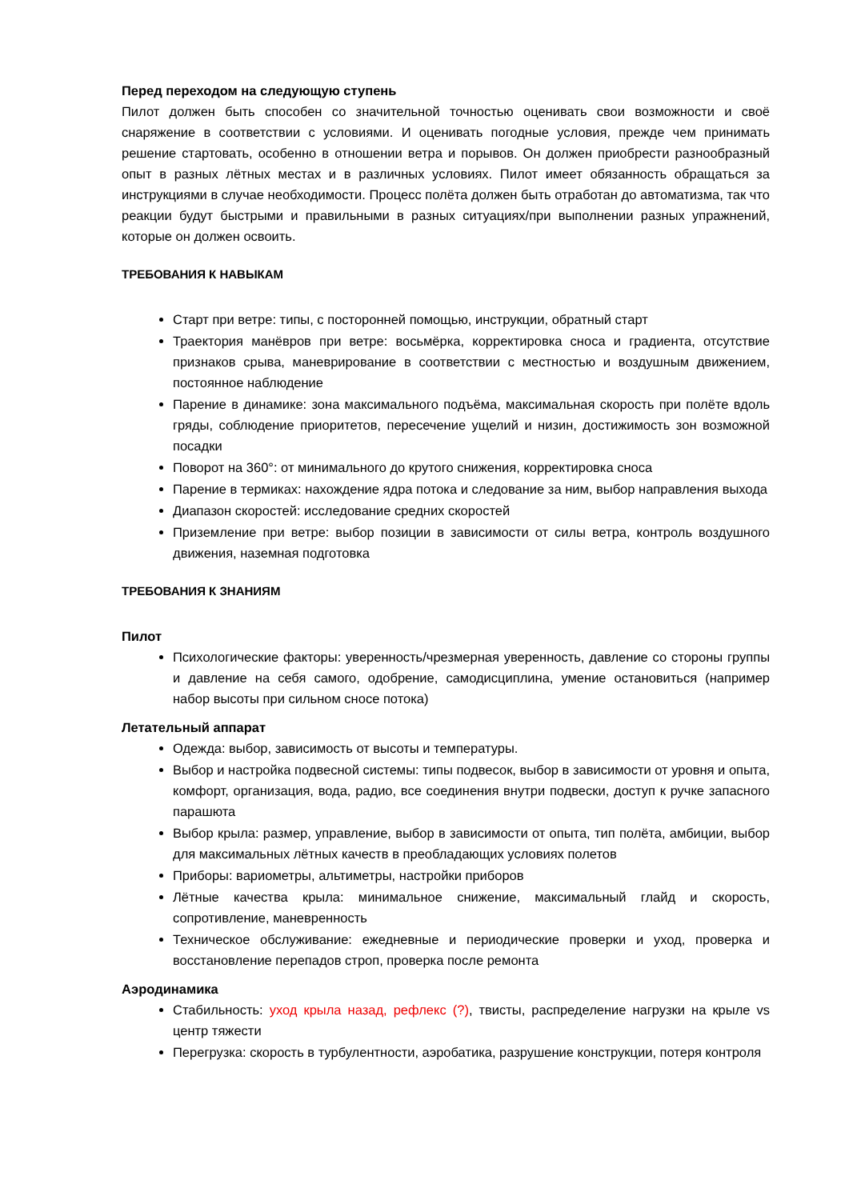Перед переходом на следующую ступень
Пилот должен быть способен со значительной точностью оценивать свои возможности и своё снаряжение в соответствии с условиями. И оценивать погодные условия, прежде чем принимать решение стартовать, особенно в отношении ветра и порывов. Он должен приобрести разнообразный опыт в разных лётных местах и в различных условиях. Пилот имеет обязанность обращаться за инструкциями в случае необходимости. Процесс полёта должен быть отработан до автоматизма, так что реакции будут быстрыми и правильными в разных ситуациях/при выполнении разных упражнений, которые он должен освоить.
ТРЕБОВАНИЯ К НАВЫКАМ
Старт при ветре: типы, с посторонней помощью, инструкции, обратный старт
Траектория манёвров при ветре: восьмёрка, корректировка сноса и градиента, отсутствие признаков срыва, маневрирование в соответствии с местностью и воздушным движением, постоянное наблюдение
Парение в динамике: зона максимального подъёма, максимальная скорость при полёте вдоль гряды, соблюдение приоритетов, пересечение ущелий и низин, достижимость зон возможной посадки
Поворот на 360°: от минимального до крутого снижения, корректировка сноса
Парение в термиках: нахождение ядра потока и следование за ним, выбор направления выхода
Диапазон скоростей: исследование средних скоростей
Приземление при ветре: выбор позиции в зависимости от силы ветра, контроль воздушного движения, наземная подготовка
ТРЕБОВАНИЯ К ЗНАНИЯМ
Пилот
Психологические факторы: уверенность/чрезмерная уверенность, давление со стороны группы и давление на себя самого, одобрение, самодисциплина, умение остановиться (например набор высоты при сильном сносе потока)
Летательный аппарат
Одежда: выбор, зависимость от высоты и температуры.
Выбор и настройка подвесной системы: типы подвесок, выбор в зависимости от уровня и опыта, комфорт, организация, вода, радио, все соединения внутри подвески, доступ к ручке запасного парашюта
Выбор крыла: размер, управление, выбор в зависимости от опыта, тип полёта, амбиции, выбор для максимальных лётных качеств в преобладающих условиях полетов
Приборы: вариометры, альтиметры, настройки приборов
Лётные качества крыла: минимальное снижение, максимальный глайд и скорость, сопротивление, маневренность
Техническое обслуживание: ежедневные и периодические проверки и уход, проверка и восстановление перепадов строп, проверка после ремонта
Аэродинамика
Стабильность: уход крыла назад, рефлекс (?), твисты, распределение нагрузки на крыле vs центр тяжести
Перегрузка: скорость в турбулентности, аэробатика, разрушение конструкции, потеря контроля